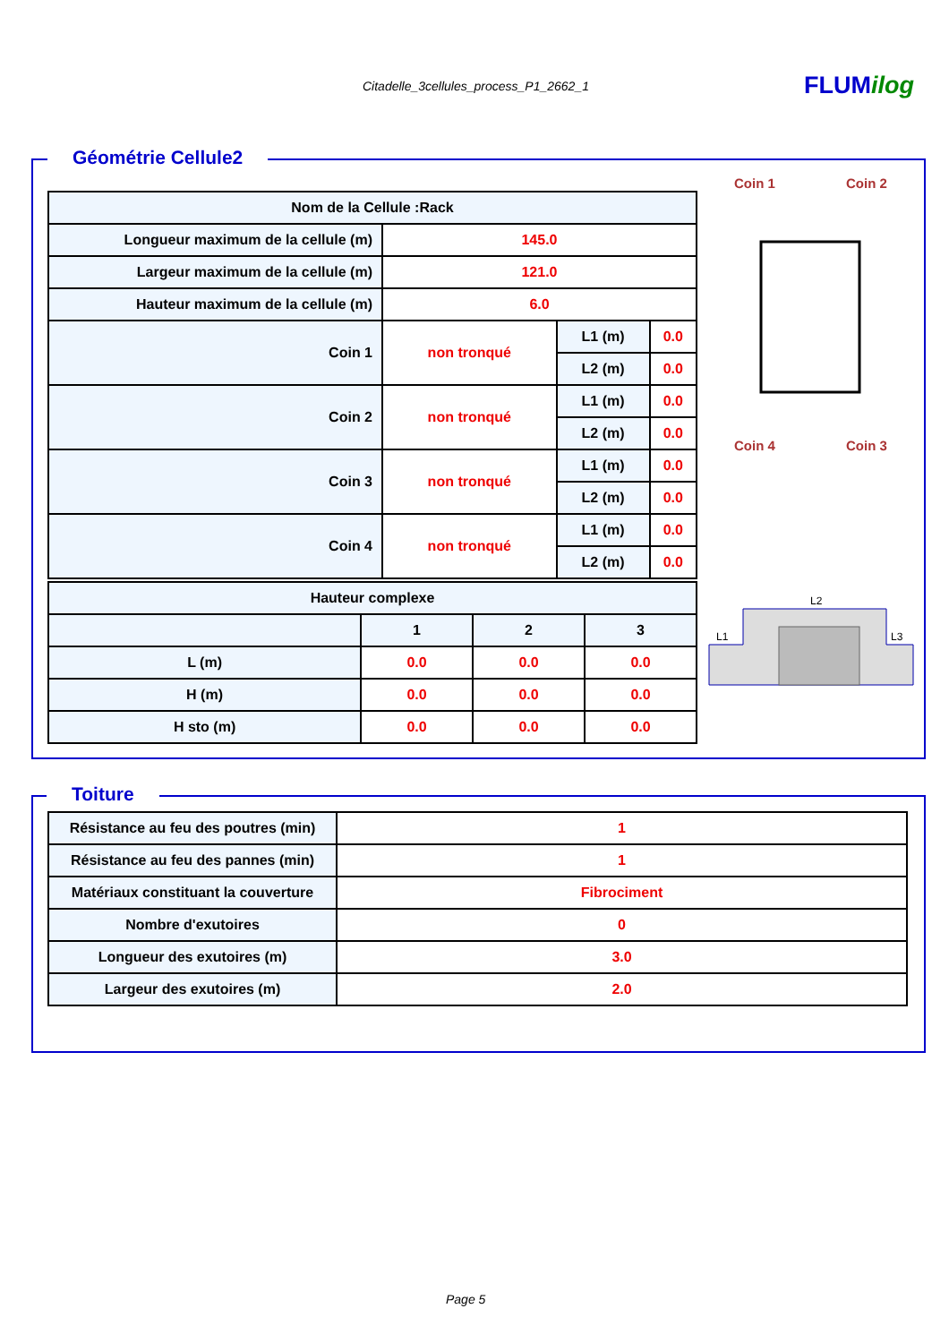Citadelle_3cellules_process_P1_2662_1
FLUMilog
Géométrie Cellule2
| Nom de la Cellule :Rack | | | |
| --- | --- | --- | --- |
| Longueur maximum de la cellule (m) | 145.0 | | |
| Largeur maximum de la cellule (m) | 121.0 | | |
| Hauteur maximum de la cellule (m) | 6.0 | | |
| Coin 1 | non tronqué | L1 (m) | 0.0 |
| | | L2 (m) | 0.0 |
| Coin 2 | non tronqué | L1 (m) | 0.0 |
| | | L2 (m) | 0.0 |
| Coin 3 | non tronqué | L1 (m) | 0.0 |
| | | L2 (m) | 0.0 |
| Coin 4 | non tronqué | L1 (m) | 0.0 |
| | | L2 (m) | 0.0 |
| Hauteur complexe | | | |
| --- | --- | --- | --- |
| | 1 | 2 | 3 |
| L (m) | 0.0 | 0.0 | 0.0 |
| H (m) | 0.0 | 0.0 | 0.0 |
| H sto (m) | 0.0 | 0.0 | 0.0 |
Coin 1
Coin 2
Coin 4
Coin 3
L2
L1
L3
Toiture
| Résistance au feu des poutres (min) | 1 |
| Résistance au feu des pannes (min) | 1 |
| Matériaux constituant la couverture | Fibrociment |
| Nombre d'exutoires | 0 |
| Longueur des exutoires (m) | 3.0 |
| Largeur des exutoires (m) | 2.0 |
Page 5